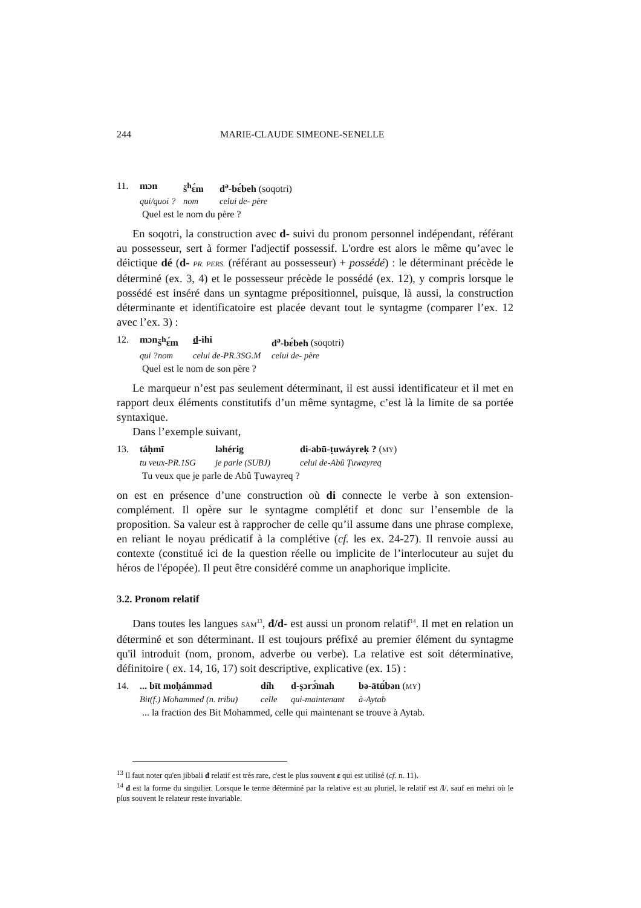244 MARIE-CLAUDE SIMEONE-SENELLE
11. mɔn š<sup>h</sup>ɛ́m d<sup>ə</sup>-bɛ́beh (soqotri)
qui/quoi ? nom celui de- père
Quel est le nom du père ?
En soqotri, la construction avec d- suivi du pronom personnel indépendant, référant au possesseur, sert à former l'adjectif possessif. L'ordre est alors le même qu’avec le déictique dé (d- PR. PERS. (référant au possesseur) + possédé) : le déterminant précède le déterminé (ex. 3, 4) et le possesseur précède le possédé (ex. 12), y compris lorsque le possédé est inséré dans un syntagme prépositionnel, puisque, là aussi, la construction déterminante et identificatoire est placée devant tout le syntagme (comparer l’ex. 12 avec l’ex. 3) :
12. mɔn š<sup>h</sup>ɛ́m d-ihi d<sup>ə</sup>-bɛ́beh (soqotri)
qui ? nom celui de-PR.3SG.M celui de- père
Quel est le nom de son père ?
Le marqueur n’est pas seulement déterminant, il est aussi identificateur et il met en rapport deux éléments constitutifs d’un même syntagme, c’est là la limite de sa portée syntaxique.
Dans l’exemple suivant,
13. táḥmī ləhérig di-abū-ṭuwáyreḳ ? (MY)
tu veux-PR.1SG je parle (SUBJ) celui de-Abû Ṭuwayreq
Tu veux que je parle de Abû Ṭuwayreq ?
on est en présence d’une construction où di connecte le verbe à son extension-complément. Il opère sur le syntagme complétif et donc sur l’ensemble de la proposition. Sa valeur est à rapprocher de celle qu’il assume dans une phrase complexe, en reliant le noyau prédicatif à la complétive (cf. les ex. 24-27). Il renvoie aussi au contexte (constitué ici de la question réelle ou implicite de l’interlocuteur au sujet du héros de l'épopée). Il peut être considéré comme un anaphorique implicite.
3.2. Pronom relatif
Dans toutes les langues SAM<sup>13</sup>, đ/d- est aussi un pronom relatif<sup>14</sup>. Il met en relation un déterminé et son déterminant. Il est toujours préfixé au premier élément du syntagme qu'il introduit (nom, pronom, adverbe ou verbe). La relative est soit déterminative, définitoire ( ex. 14, 16, 17) soit descriptive, explicative (ex. 15) :
14.... bīt moḥámməd díh d-ṣɔrɔ̄́mah bə-ātū́bən (MY)
Bit(f.) Mohammed (n. tribu) celle qui-maintenant à-Aytab
... la fraction des Bit Mohammed, celle qui maintenant se trouve à Aytab.
<sup>13</sup> Il faut noter qu'en jibbali đ relatif est très rare, c'est le plus souvent ε qui est utilisé (cf. n. 11).
<sup>14</sup> đ est la forme du singulier. Lorsque le terme déterminé par la relative est au pluriel, le relatif est /l/, sauf en mehri où le plus souvent le relateur reste invariable.